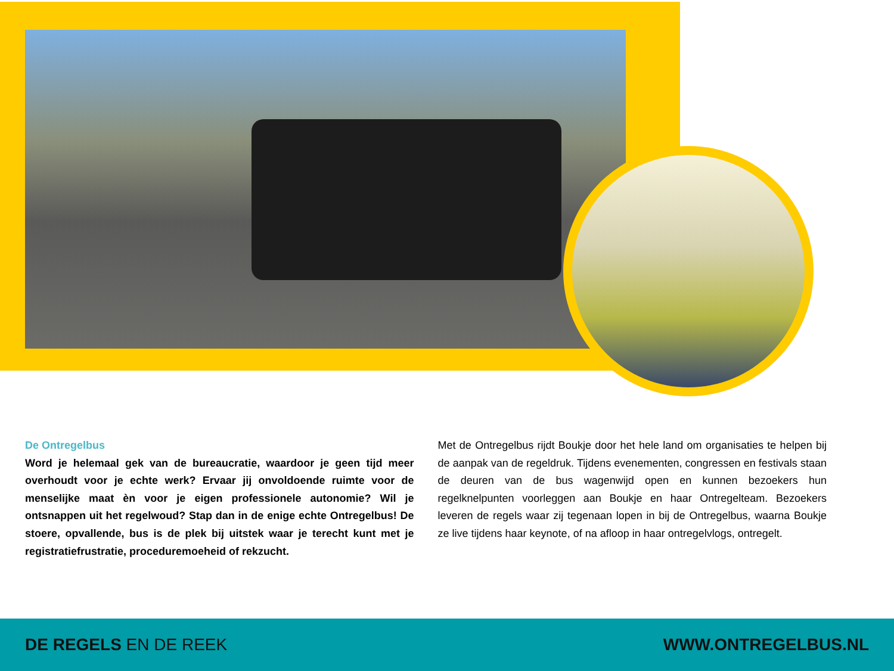De Ontregelbus
Word je helemaal gek van de bureaucratie, waardoor je geen tijd meer overhoudt voor je echte werk? Ervaar jij onvoldoende ruimte voor de menselijke maat èn voor je eigen professionele autonomie? Wil je ontsnappen uit het regelwoud? Stap dan in de enige echte Ontregelbus! De stoere, opvallende, bus is de plek bij uitstek waar je terecht kunt met je registratiefrustratie, proceduremoeheid of rekzucht.
Met de Ontregelbus rijdt Boukje door het hele land om organisaties te helpen bij de aanpak van de regeldruk. Tijdens evenementen, congressen en festivals staan de deuren van de bus wagenwijd open en kunnen bezoekers hun regelknelpunten voorleggen aan Boukje en haar Ontregelteam. Bezoekers leveren de regels waar zij tegenaan lopen in bij de Ontregelbus, waarna Boukje ze live tijdens haar keynote, of na afloop in haar ontregelvlogs, ontregelt.
DE REGELS EN DE REEK WWW.ONTREGELBUS.NL